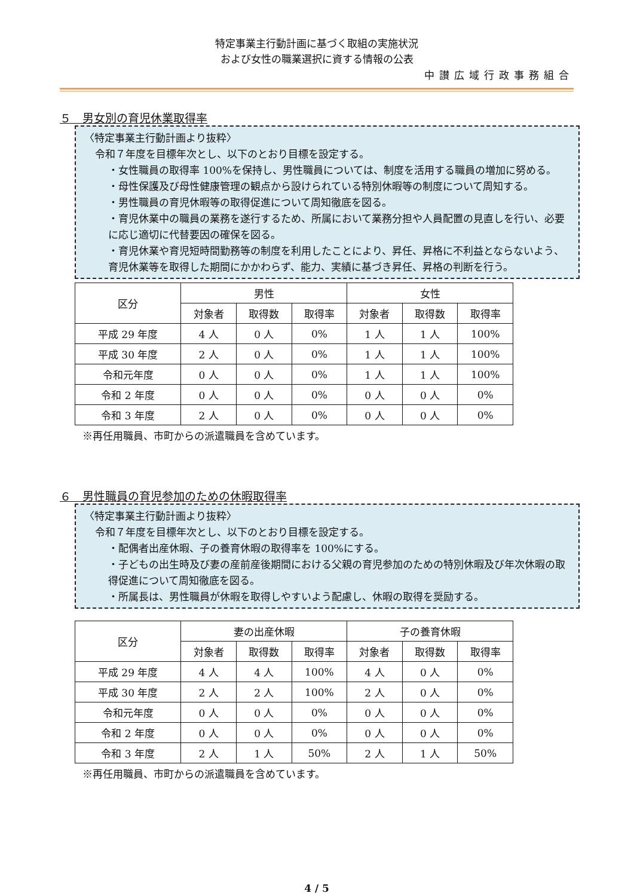特定事業主行動計画に基づく取組の実施状況
および女性の職業選択に資する情報の公表
中讃広域行政事務組合
５　男女別の育児休業取得率
〈特定事業主行動計画より抜粋〉
令和７年度を目標年次とし、以下のとおり目標を設定する。
・女性職員の取得率 100%を保持し、男性職員については、制度を活用する職員の増加に努める。
・母性保護及び母性健康管理の観点から設けられている特別休暇等の制度について周知する。
・男性職員の育児休暇等の取得促進について周知徹底を図る。
・育児休業中の職員の業務を遂行するため、所属において業務分担や人員配置の見直しを行い、必要に応じ適切に代替要因の確保を図る。
・育児休業や育児短時間勤務等の制度を利用したことにより、昇任、昇格に不利益とならないよう、育児休業等を取得した期間にかかわらず、能力、実績に基づき昇任、昇格の判断を行う。
| 区分 | 男性 | | | 女性 | | |
| --- | --- | --- | --- | --- | --- | --- |
| | 対象者 | 取得数 | 取得率 | 対象者 | 取得数 | 取得率 |
| 平成 29 年度 | 4 人 | 0 人 | 0% | 1 人 | 1 人 | 100% |
| 平成 30 年度 | 2 人 | 0 人 | 0% | 1 人 | 1 人 | 100% |
| 令和元年度 | 0 人 | 0 人 | 0% | 1 人 | 1 人 | 100% |
| 令和 2 年度 | 0 人 | 0 人 | 0% | 0 人 | 0 人 | 0% |
| 令和 3 年度 | 2 人 | 0 人 | 0% | 0 人 | 0 人 | 0% |
※再任用職員、市町からの派遣職員を含めています。
６　男性職員の育児参加のための休暇取得率
〈特定事業主行動計画より抜粋〉
令和７年度を目標年次とし、以下のとおり目標を設定する。
・配偶者出産休暇、子の養育休暇の取得率を 100%にする。
・子どもの出生時及び妻の産前産後期間における父親の育児参加のための特別休暇及び年次休暇の取得促進について周知徹底を図る。
・所属長は、男性職員が休暇を取得しやすいよう配慮し、休暇の取得を奨励する。
| 区分 | 妻の出産休暇 | | | 子の養育休暇 | | |
| --- | --- | --- | --- | --- | --- | --- |
| | 対象者 | 取得数 | 取得率 | 対象者 | 取得数 | 取得率 |
| 平成 29 年度 | 4 人 | 4 人 | 100% | 4 人 | 0 人 | 0% |
| 平成 30 年度 | 2 人 | 2 人 | 100% | 2 人 | 0 人 | 0% |
| 令和元年度 | 0 人 | 0 人 | 0% | 0 人 | 0 人 | 0% |
| 令和 2 年度 | 0 人 | 0 人 | 0% | 0 人 | 0 人 | 0% |
| 令和 3 年度 | 2 人 | 1 人 | 50% | 2 人 | 1 人 | 50% |
※再任用職員、市町からの派遣職員を含めています。
4 / 5